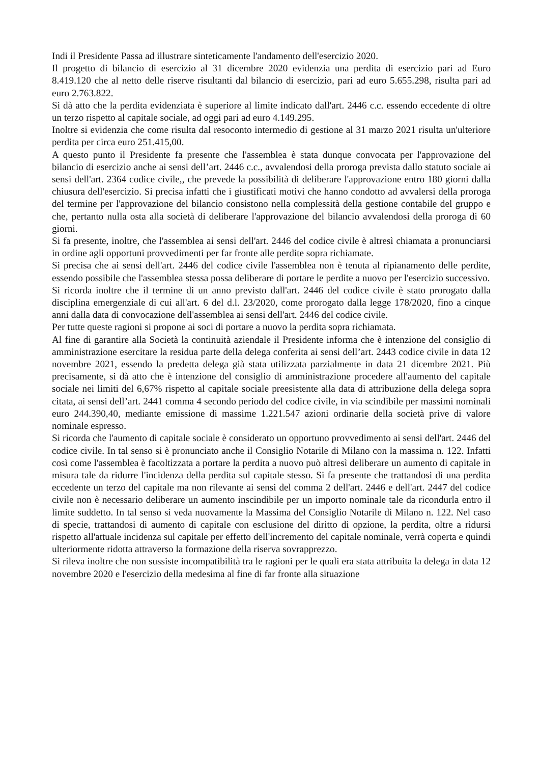Indi il Presidente Passa ad illustrare sinteticamente l'andamento dell'esercizio 2020.
Il progetto di bilancio di esercizio al 31 dicembre 2020 evidenzia una perdita di esercizio pari ad Euro 8.419.120 che al netto delle riserve risultanti dal bilancio di esercizio, pari ad euro 5.655.298, risulta pari ad euro 2.763.822.
Si dà atto che la perdita evidenziata è superiore al limite indicato dall'art. 2446 c.c. essendo eccedente di oltre un terzo rispetto al capitale sociale, ad oggi pari ad euro 4.149.295.
Inoltre si evidenzia che come risulta dal resoconto intermedio di gestione al 31 marzo 2021 risulta un'ulteriore perdita per circa euro 251.415,00.
A questo punto il Presidente fa presente che l'assemblea è stata dunque convocata per l'approvazione del bilancio di esercizio anche ai sensi dell’art. 2446 c.c., avvalendosi della proroga prevista dallo statuto sociale ai sensi dell'art. 2364 codice civile,, che prevede la possibilità di deliberare l'approvazione entro 180 giorni dalla chiusura dell'esercizio. Si precisa infatti che i giustificati motivi che hanno condotto ad avvalersi della proroga del termine per l'approvazione del bilancio consistono nella complessità della gestione contabile del gruppo e che, pertanto nulla osta alla società di deliberare l'approvazione del bilancio avvalendosi della proroga di 60 giorni.
Si fa presente, inoltre, che l'assemblea ai sensi dell'art. 2446 del codice civile è altresì chiamata a pronunciarsi in ordine agli opportuni provvedimenti per far fronte alle perdite sopra richiamate.
Si precisa che ai sensi dell'art. 2446 del codice civile l'assemblea non è tenuta al ripianamento delle perdite, essendo possibile che l'assemblea stessa possa deliberare di portare le perdite a nuovo per l'esercizio successivo.
Si ricorda inoltre che il termine di un anno previsto dall'art. 2446 del codice civile è stato prorogato dalla disciplina emergenziale di cui all'art. 6 del d.l. 23/2020, come prorogato dalla legge 178/2020, fino a cinque anni dalla data di convocazione dell'assemblea ai sensi dell'art. 2446 del codice civile.
Per tutte queste ragioni si propone ai soci di portare a nuovo la perdita sopra richiamata.
Al fine di garantire alla Società la continuità aziendale il Presidente informa che è intenzione del consiglio di amministrazione esercitare la residua parte della delega conferita ai sensi dell’art. 2443 codice civile in data 12 novembre 2021, essendo la predetta delega già stata utilizzata parzialmente in data 21 dicembre 2021. Più precisamente, si dà atto che è intenzione del consiglio di amministrazione procedere all'aumento del capitale sociale nei limiti del 6,67% rispetto al capitale sociale preesistente alla data di attribuzione della delega sopra citata, ai sensi dell’art. 2441 comma 4 secondo periodo del codice civile, in via scindibile per massimi nominali euro 244.390,40, mediante emissione di massime 1.221.547 azioni ordinarie della società prive di valore nominale espresso.
Si ricorda che l'aumento di capitale sociale è considerato un opportuno provvedimento ai sensi dell'art. 2446 del codice civile. In tal senso si è pronunciato anche il Consiglio Notarile di Milano con la massima n. 122. Infatti così come l'assemblea è facoltizzata a portare la perdita a nuovo può altresì deliberare un aumento di capitale in misura tale da ridurre l'incidenza della perdita sul capitale stesso. Si fa presente che trattandosi di una perdita eccedente un terzo del capitale ma non rilevante ai sensi del comma 2 dell'art. 2446 e dell'art. 2447 del codice civile non è necessario deliberare un aumento inscindibile per un importo nominale tale da ricondurla entro il limite suddetto. In tal senso si veda nuovamente la Massima del Consiglio Notarile di Milano n. 122. Nel caso di specie, trattandosi di aumento di capitale con esclusione del diritto di opzione, la perdita, oltre a ridursi rispetto all'attuale incidenza sul capitale per effetto dell'incremento del capitale nominale, verrà coperta e quindi ulteriormente ridotta attraverso la formazione della riserva sovrapprezzo.
Si rileva inoltre che non sussiste incompatibilità tra le ragioni per le quali era stata attribuita la delega in data 12 novembre 2020 e l'esercizio della medesima al fine di far fronte alla situazione